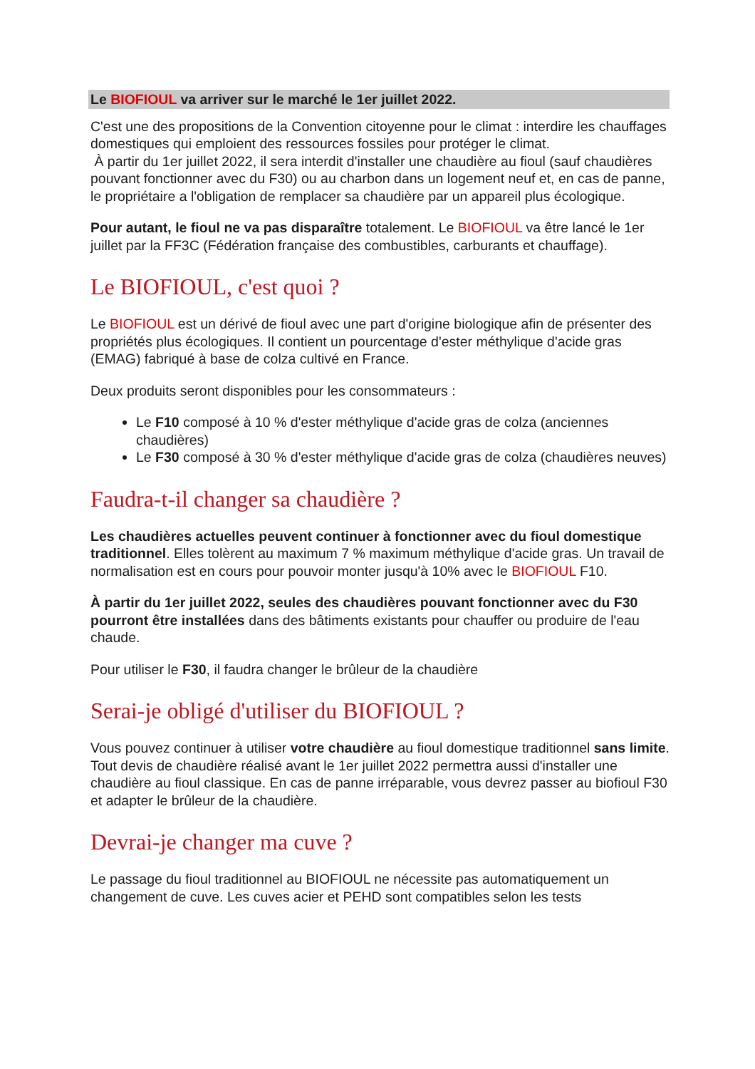Le BIOFIOUL va arriver sur le marché le 1er juillet 2022.
C'est une des propositions de la Convention citoyenne pour le climat : interdire les chauffages domestiques qui emploient des ressources fossiles pour protéger le climat.
À partir du 1er juillet 2022, il sera interdit d'installer une chaudière au fioul (sauf chaudières pouvant fonctionner avec du F30) ou au charbon dans un logement neuf et, en cas de panne, le propriétaire a l'obligation de remplacer sa chaudière par un appareil plus écologique.
Pour autant, le fioul ne va pas disparaître totalement. Le BIOFIOUL va être lancé le 1er juillet par la FF3C (Fédération française des combustibles, carburants et chauffage).
Le BIOFIOUL, c'est quoi ?
Le BIOFIOUL est un dérivé de fioul avec une part d'origine biologique afin de présenter des propriétés plus écologiques. Il contient un pourcentage d'ester méthylique d'acide gras (EMAG) fabriqué à base de colza cultivé en France.
Deux produits seront disponibles pour les consommateurs :
Le F10 composé à 10 % d'ester méthylique d'acide gras de colza (anciennes chaudières)
Le F30 composé à 30 % d'ester méthylique d'acide gras de colza (chaudières neuves)
Faudra-t-il changer sa chaudière ?
Les chaudières actuelles peuvent continuer à fonctionner avec du fioul domestique traditionnel. Elles tolèrent au maximum 7 % maximum méthylique d'acide gras. Un travail de normalisation est en cours pour pouvoir monter jusqu'à 10% avec le BIOFIOUL F10.
À partir du 1er juillet 2022, seules des chaudières pouvant fonctionner avec du F30 pourront être installées dans des bâtiments existants pour chauffer ou produire de l'eau chaude.
Pour utiliser le F30, il faudra changer le brûleur de la chaudière
Serai-je obligé d'utiliser du BIOFIOUL ?
Vous pouvez continuer à utiliser votre chaudière au fioul domestique traditionnel sans limite. Tout devis de chaudière réalisé avant le 1er juillet 2022 permettra aussi d'installer une chaudière au fioul classique. En cas de panne irréparable, vous devrez passer au biofioul F30 et adapter le brûleur de la chaudière.
Devrai-je changer ma cuve ?
Le passage du fioul traditionnel au BIOFIOUL ne nécessite pas automatiquement un changement de cuve. Les cuves acier et PEHD sont compatibles selon les tests